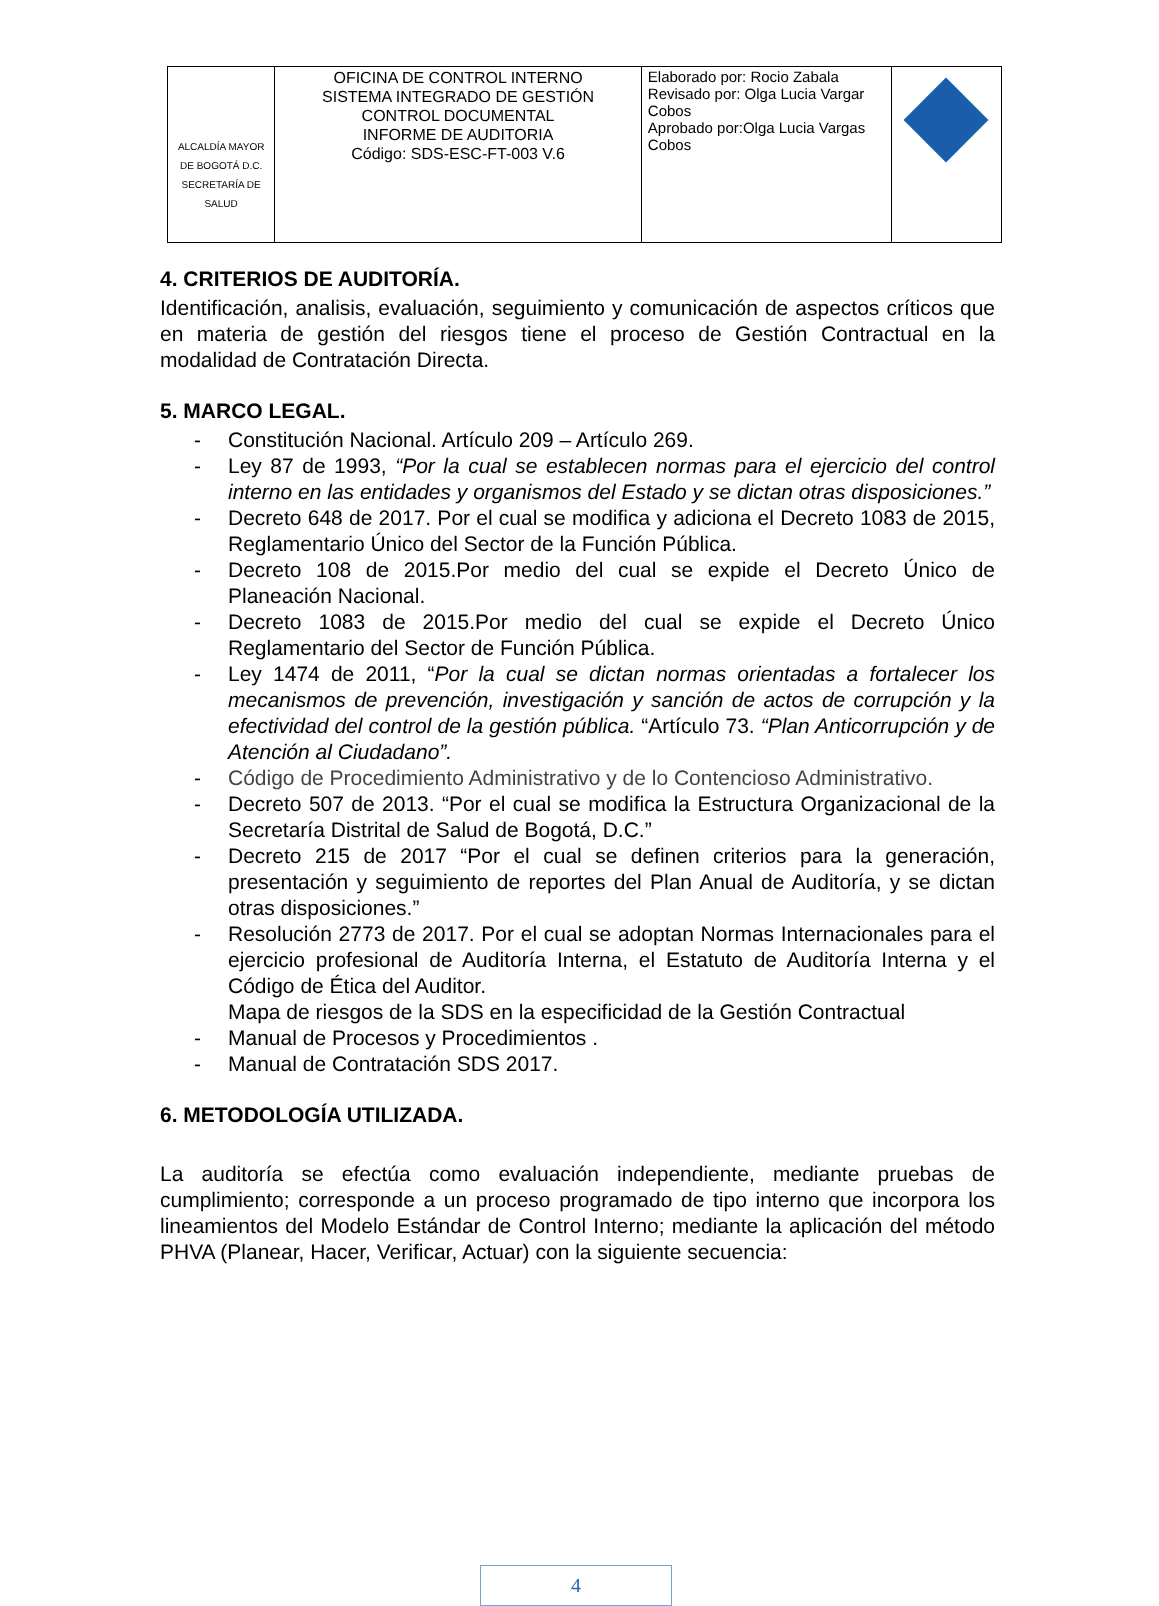| ALCALDÍA MAYOR DE BOGOTÁ D.C. SECRETARÍA DE SALUD | OFICINA DE CONTROL INTERNO SISTEMA INTEGRADO DE GESTIÓN CONTROL DOCUMENTAL INFORME DE AUDITORIA Código: SDS-ESC-FT-003 V.6 | Elaborado por: Rocio Zabala Revisado por: Olga Lucia Vargar Cobos Aprobado por:Olga Lucia Vargas Cobos | |
4. CRITERIOS DE AUDITORÍA.
Identificación, analisis, evaluación, seguimiento y comunicación de aspectos críticos que en materia de gestión del riesgos tiene el proceso de Gestión Contractual en la modalidad de Contratación Directa.
5. MARCO LEGAL.
- Constitución Nacional. Artículo 209 – Artículo 269.
- Ley 87 de 1993, “Por la cual se establecen normas para el ejercicio del control interno en las entidades y organismos del Estado y se dictan otras disposiciones.”
- Decreto 648 de 2017. Por el cual se modifica y adiciona el Decreto 1083 de 2015, Reglamentario Único del Sector de la Función Pública.
- Decreto 108 de 2015.Por medio del cual se expide el Decreto Único de Planeación Nacional.
- Decreto 1083 de 2015.Por medio del cual se expide el Decreto Único Reglamentario del Sector de Función Pública.
- Ley 1474 de 2011, “Por la cual se dictan normas orientadas a fortalecer los mecanismos de prevención, investigación y sanción de actos de corrupción y la efectividad del control de la gestión pública. “Artículo 73. “Plan Anticorrupción y de Atención al Ciudadano”.
- Código de Procedimiento Administrativo y de lo Contencioso Administrativo.
- Decreto 507 de 2013. “Por el cual se modifica la Estructura Organizacional de la Secretaría Distrital de Salud de Bogotá, D.C.”
- Decreto 215 de 2017 “Por el cual se definen criterios para la generación, presentación y seguimiento de reportes del Plan Anual de Auditoría, y se dictan otras disposiciones.”
- Resolución 2773 de 2017. Por el cual se adoptan Normas Internacionales para el ejercicio profesional de Auditoría Interna, el Estatuto de Auditoría Interna y el Código de Ética del Auditor.
Mapa de riesgos de la SDS en la especificidad de la Gestión Contractual
- Manual de Procesos y Procedimientos .
- Manual de Contratación SDS 2017.
6. METODOLOGÍA UTILIZADA.
La auditoría se efectúa como evaluación independiente, mediante pruebas de cumplimiento; corresponde a un proceso programado de tipo interno que incorpora los lineamientos del Modelo Estándar de Control Interno; mediante la aplicación del método PHVA (Planear, Hacer, Verificar, Actuar) con la siguiente secuencia:
4